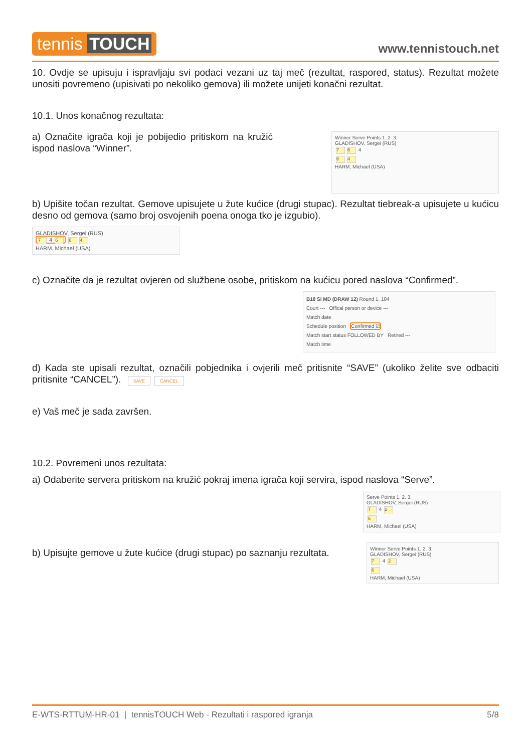tennis TOUCH
www.tennistouch.net
10. Ovdje se upisuju i ispravljaju svi podaci vezani uz taj meč (rezultat, raspored, status). Rezultat možete unositi povremeno (upisivati po nekoliko gemova) ili možete unijeti konačni rezultat.
10.1. Unos konačnog rezultata:
a) Označite igrača koji je pobijedio pritiskom na kružić ispod naslova “Winner”.
Winner Serve Points 1. 2. 3.
GLADISHOV, Sergei (RUS)
7 6 4
6 4
HARM, Michael (USA)
b) Upišite točan rezultat. Gemove upisujete u žute kućice (drugi stupac). Rezultat tiebreak-a upisujete u kućicu desno od gemova (samo broj osvojenih poena onoga tko je izgubio).
GLADISHOV, Sergei (RUS)
7 4 6 6 4
HARM, Michael (USA)
c) Označite da je rezultat ovjeren od službene osobe, pritiskom na kućicu pored naslova “Confirmed”.
B18 Si MD (DRAW 12) Round 1. 104
Court --- Offical person or device ---
Match date
Schedule position Confirmed ☑
Match start status FOLLOWED BY Retired ---
Match time
d) Kada ste upisali rezultat, označili pobjednika i ovjerili meč pritisnite “SAVE” (ukoliko želite sve odbaciti pritisnite “CANCEL”). SAVE CANCEL
e) Vaš meč je sada završen.
10.2. Povremeni unos rezultata:
a) Odaberite servera pritiskom na kružić pokraj imena igrača koji servira, ispod naslova “Serve”.
Serve Points 1. 2. 3.
GLADISHOV, Sergei (RUS)
7 4 2
6
HARM, Michael (USA)
b) Upisujte gemove u žute kućice (drugi stupac) po saznanju rezultata.
Winner Serve Points 1. 2. 3.
GLADISHOV, Sergei (RUS)
7 4 2
6
HARM, Michael (USA)
E-WTS-RTTUM-HR-01 | tennisTOUCH Web - Rezultati i raspored igranja 5/8